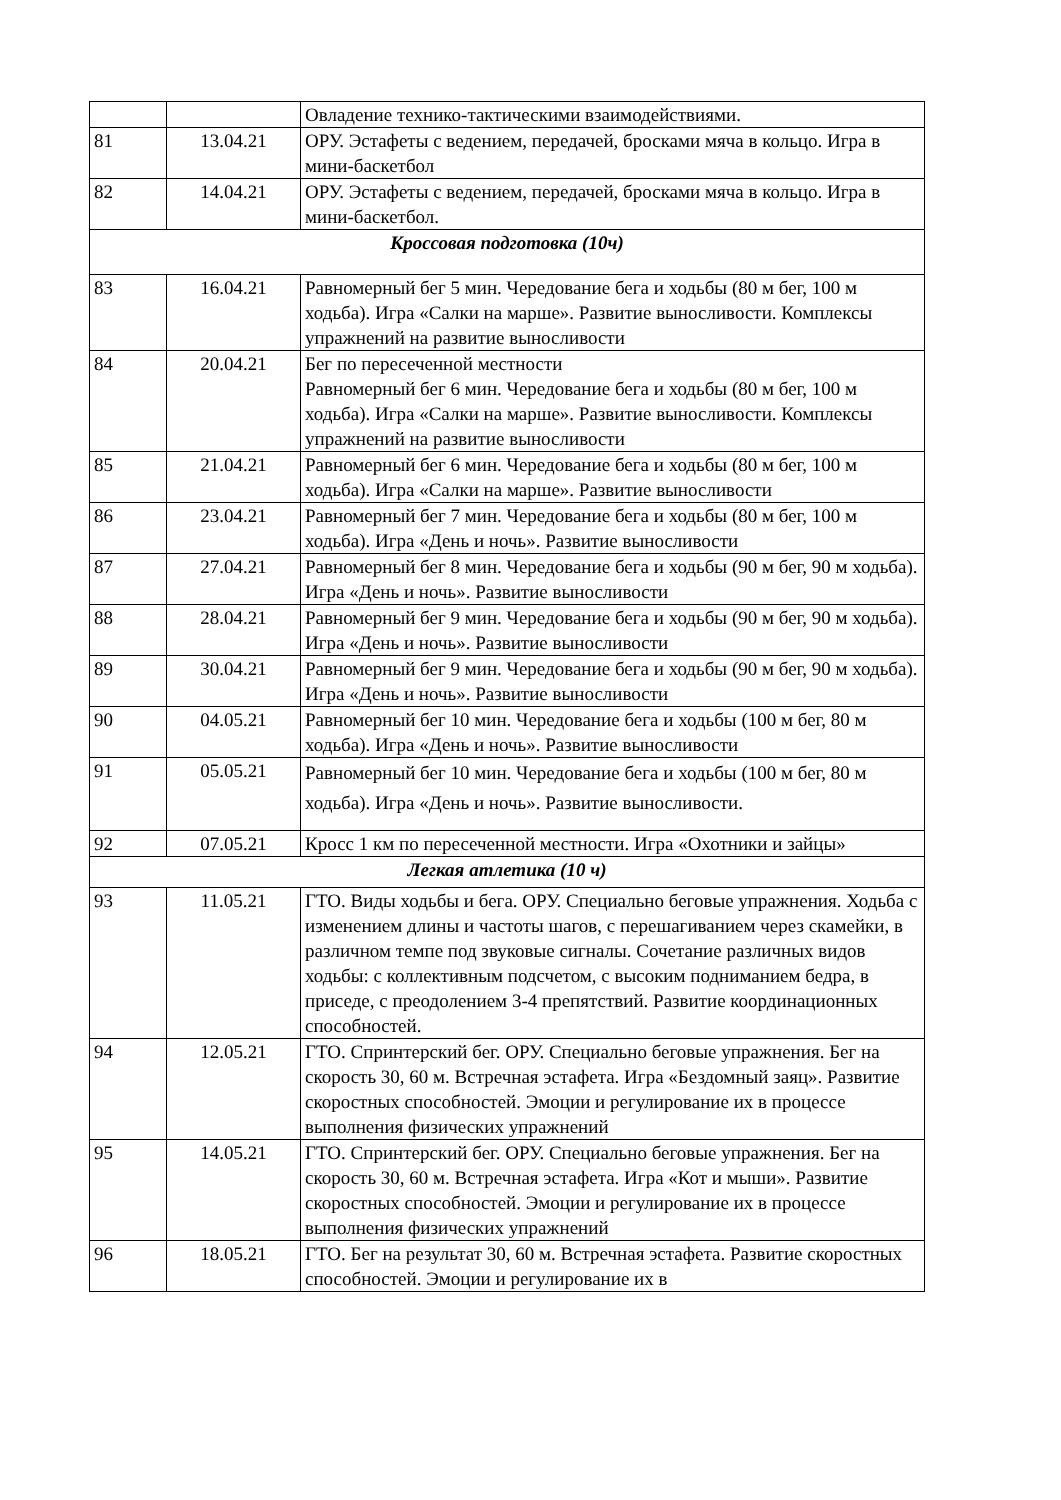| | | Овладение технико-тактическими взаимодействиями. |
| 81 | 13.04.21 | ОРУ. Эстафеты с ведением, передачей, бросками мяча в кольцо. Игра в мини-баскетбол |
| 82 | 14.04.21 | ОРУ. Эстафеты с ведением, передачей, бросками мяча в кольцо. Игра в мини-баскетбол. |
| Кроссовая подготовка (10ч) | | |
| 83 | 16.04.21 | Равномерный бег 5 мин. Чередование бега и ходьбы (80 м бег, 100 м ходьба). Игра «Салки на марше». Развитие выносливости. Комплексы упражнений на развитие выносливости |
| 84 | 20.04.21 | Бег по пересеченной местности Равномерный бег 6 мин. Чередование бега и ходьбы (80 м бег, 100 м ходьба). Игра «Салки на марше». Развитие выносливости. Комплексы упражнений на развитие выносливости |
| 85 | 21.04.21 | Равномерный бег 6 мин. Чередование бега и ходьбы (80 м бег, 100 м ходьба). Игра «Салки на марше». Развитие выносливости |
| 86 | 23.04.21 | Равномерный бег 7 мин. Чередование бега и ходьбы (80 м бег, 100 м ходьба). Игра «День и ночь». Развитие выносливости |
| 87 | 27.04.21 | Равномерный бег 8 мин. Чередование бега и ходьбы (90 м бег, 90 м ходьба). Игра «День и ночь». Развитие выносливости |
| 88 | 28.04.21 | Равномерный бег 9 мин. Чередование бега и ходьбы (90 м бег, 90 м ходьба). Игра «День и ночь». Развитие выносливости |
| 89 | 30.04.21 | Равномерный бег 9 мин. Чередование бега и ходьбы (90 м бег, 90 м ходьба). Игра «День и ночь». Развитие выносливости |
| 90 | 04.05.21 | Равномерный бег 10 мин. Чередование бега и ходьбы (100 м бег, 80 м ходьба). Игра «День и ночь». Развитие выносливости |
| 91 | 05.05.21 | Равномерный бег 10 мин. Чередование бега и ходьбы (100 м бег, 80 м ходьба). Игра «День и ночь». Развитие выносливости. |
| 92 | 07.05.21 | Кросс 1 км по пересеченной местности. Игра «Охотники и зайцы» |
| Легкая атлетика (10 ч) | | |
| 93 | 11.05.21 | ГТО. Виды ходьбы и бега. ОРУ. Специально беговые упражнения. Ходьба с изменением длины и частоты шагов, с перешагиванием через скамейки, в различном темпе под звуковые сигналы. Сочетание различных видов ходьбы: с коллективным подсчетом, с высоким подниманием бедра, в приседе, с преодолением 3-4 препятствий. Развитие координационных способностей. |
| 94 | 12.05.21 | ГТО. Спринтерский бег. ОРУ. Специально беговые упражнения. Бег на скорость 30, 60 м. Встречная эстафета. Игра «Бездомный заяц». Развитие скоростных способностей. Эмоции и регулирование их в процессе выполнения физических упражнений |
| 95 | 14.05.21 | ГТО. Спринтерский бег. ОРУ. Специально беговые упражнения. Бег на скорость 30, 60 м. Встречная эстафета. Игра «Кот и мыши». Развитие скоростных способностей. Эмоции и регулирование их в процессе выполнения физических упражнений |
| 96 | 18.05.21 | ГТО. Бег на результат 30, 60 м. Встречная эстафета. Развитие скоростных способностей. Эмоции и регулирование их в |